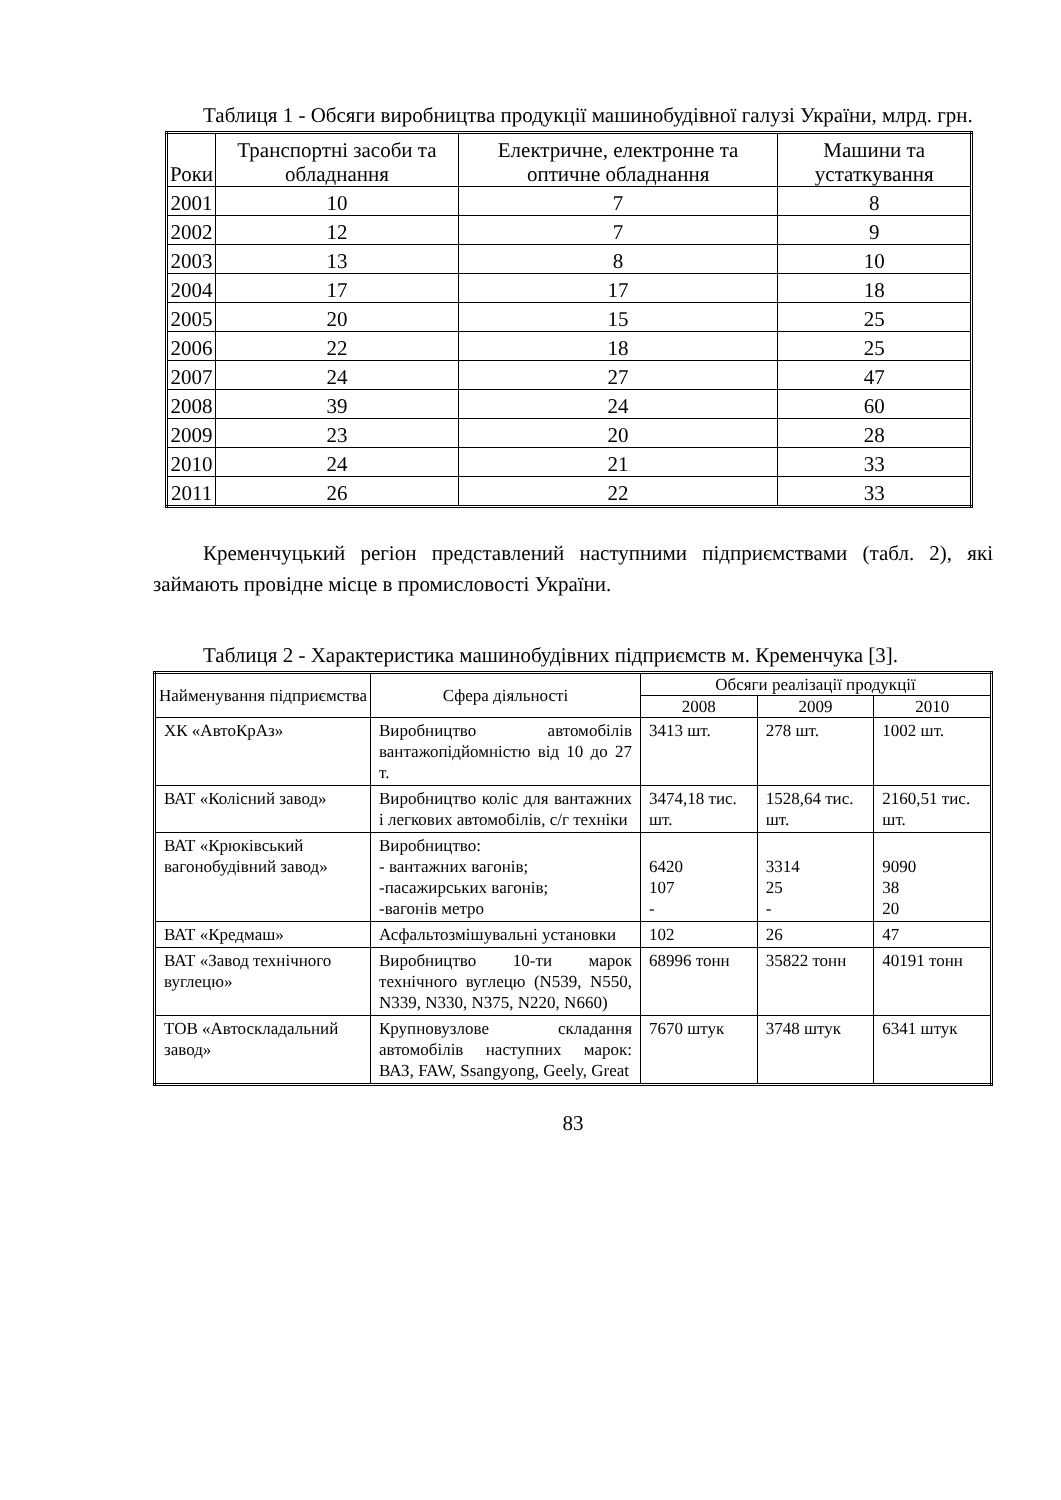Таблиця 1 - Обсяги виробництва продукції машинобудівної галузі України, млрд. грн.
| Роки | Транспортні засоби та обладнання | Електричне, електронне та оптичне обладнання | Машини та устаткування |
| --- | --- | --- | --- |
| 2001 | 10 | 7 | 8 |
| 2002 | 12 | 7 | 9 |
| 2003 | 13 | 8 | 10 |
| 2004 | 17 | 17 | 18 |
| 2005 | 20 | 15 | 25 |
| 2006 | 22 | 18 | 25 |
| 2007 | 24 | 27 | 47 |
| 2008 | 39 | 24 | 60 |
| 2009 | 23 | 20 | 28 |
| 2010 | 24 | 21 | 33 |
| 2011 | 26 | 22 | 33 |
Кременчуцький регіон представлений наступними підприємствами (табл. 2), які займають провідне місце в промисловості України.
Таблиця 2 - Характеристика машинобудівних підприємств м. Кременчука [3].
| Найменування підприємства | Сфера діяльності | Обсяги реалізації продукції | | |
| --- | --- | --- | --- | --- |
| | | 2008 | 2009 | 2010 |
| ХК «АвтоКрАз» | Виробництво автомобілів вантажопідйомністю від 10 до 27 т. | 3413 шт. | 278 шт. | 1002 шт. |
| ВАТ «Колісний завод» | Виробництво коліс для вантажних і легкових автомобілів, с/г техніки | 3474,18 тис. шт. | 1528,64 тис. шт. | 2160,51 тис. шт. |
| ВАТ «Крюківський вагонобудівний завод» | Виробництво: - вантажних вагонів; -пасажирських вагонів; -вагонів метро | 6420 107 - | 3314 25 - | 9090 38 20 |
| ВАТ «Кредмаш» | Асфальтозмішувальні установки | 102 | 26 | 47 |
| ВАТ «Завод технічного вуглецю» | Виробництво 10-ти марок технічного вуглецю (N539, N550, N339, N330, N375, N220, N660) | 68996 тонн | 35822 тонн | 40191 тонн |
| ТОВ «Автоскладальний завод» | Крупновузлове складання автомобілів наступних марок: ВАЗ, FAW, Ssangyong, Geely, Great | 7670 штук | 3748 штук | 6341 штук |
83